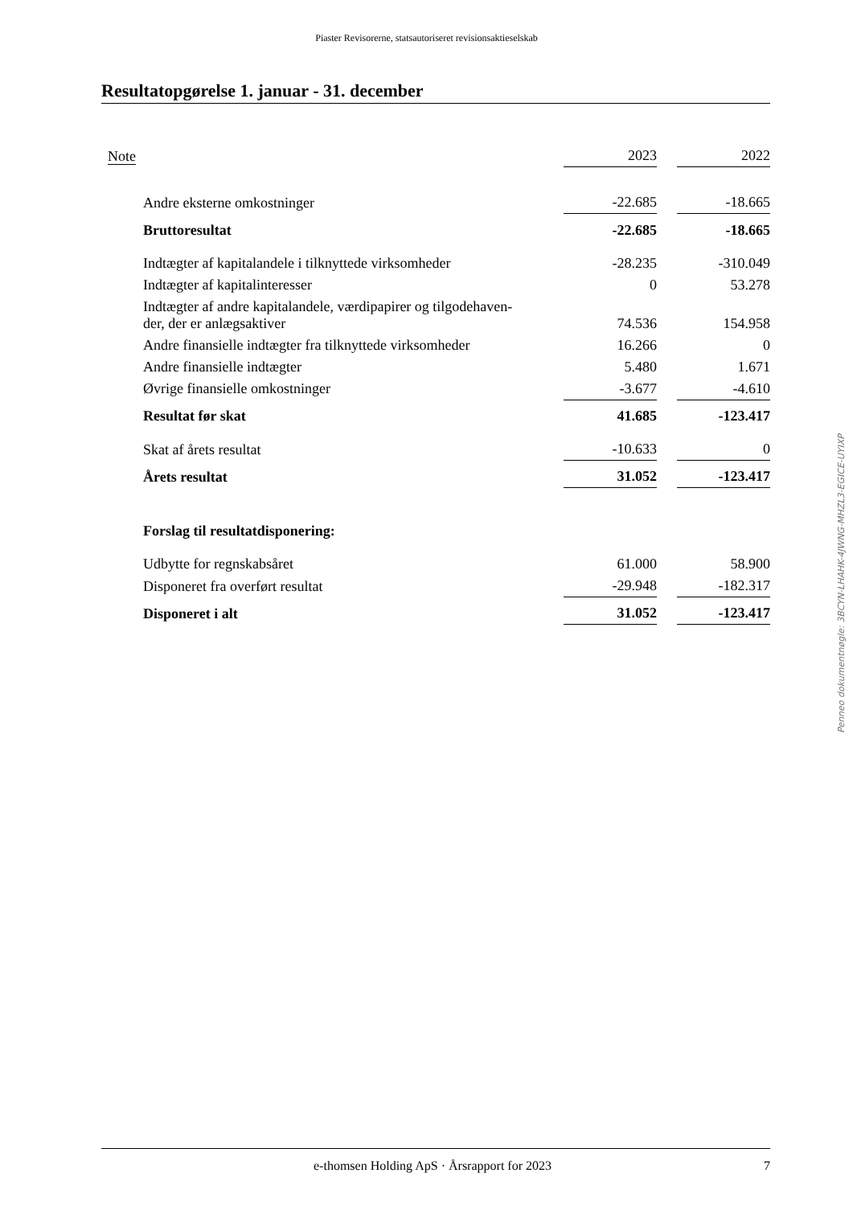Piaster Revisorerne, statsautoriseret revisionsaktieselskab
Resultatopgørelse 1. januar - 31. december
| Note | 2023 | | 2022 |
| Andre eksterne omkostninger | -22.685 | | -18.665 |
| Bruttoresultat | -22.685 | | -18.665 |
| Indtægter af kapitalandele i tilknyttede virksomheder | -28.235 | | -310.049 |
| Indtægter af kapitalinteresser | 0 | | 53.278 |
| Indtægter af andre kapitalandele, værdipapirer og tilgodehaven- der, der er anlægsaktiver | 74.536 | | 154.958 |
| Andre finansielle indtægter fra tilknyttede virksomheder | 16.266 | | 0 |
| Andre finansielle indtægter | 5.480 | | 1.671 |
| Øvrige finansielle omkostninger | -3.677 | | -4.610 |
| Resultat før skat | 41.685 | | -123.417 |
| Skat af årets resultat | -10.633 | | 0 |
| Årets resultat | 31.052 | | -123.417 |
| Forslag til resultatdisponering: | | | |
| Udbytte for regnskabsåret | 61.000 | | 58.900 |
| Disponeret fra overført resultat | -29.948 | | -182.317 |
| Disponeret i alt | 31.052 | | -123.417 |
Penneo dokumentnøgle: 3BCYN-LHAHK-4JWNG-MHZL3-EGICE-UYIXP
e-thomsen Holding ApS · Årsrapport for 2023 7